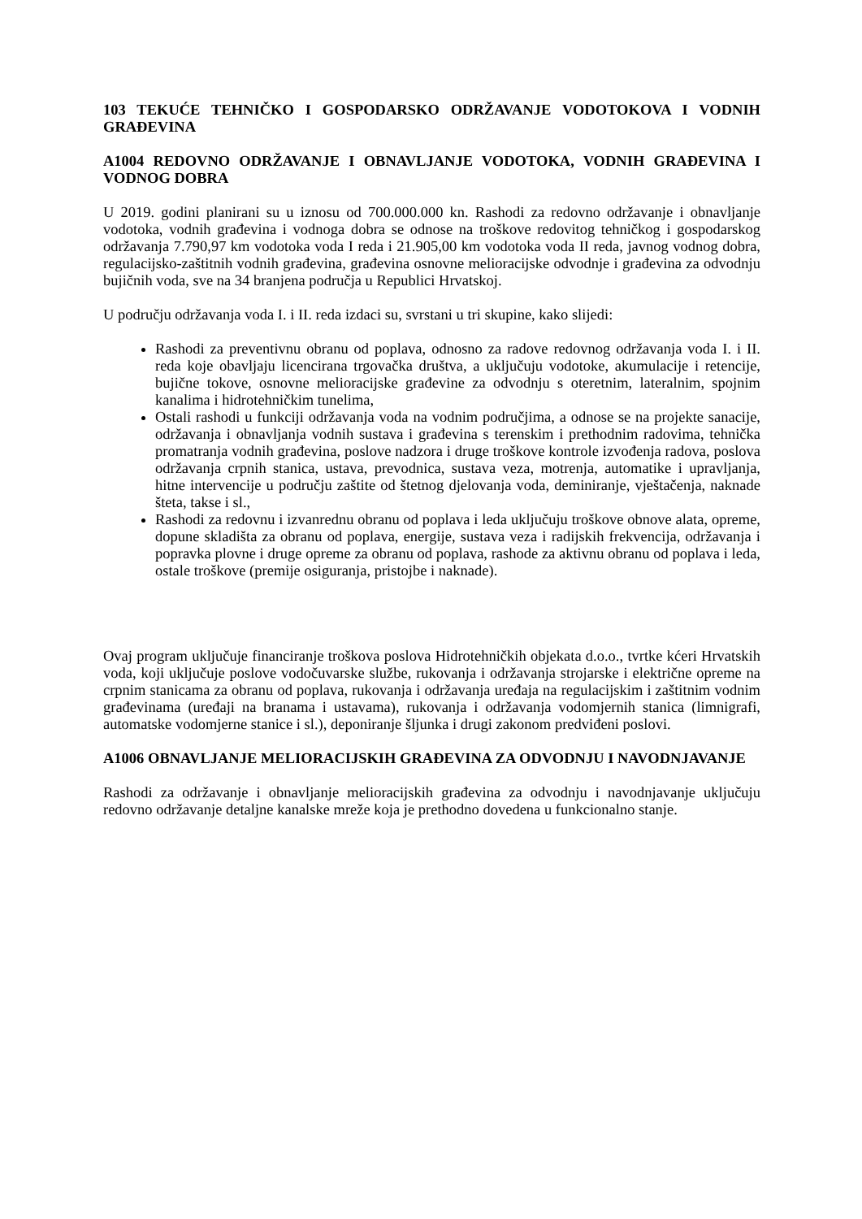103 TEKUĆE TEHNIČKO I GOSPODARSKO ODRŽAVANJE VODOTOKOVA I VODNIH GRAĐEVINA
A1004 REDOVNO ODRŽAVANJE I OBNAVLJANJE VODOTOKA, VODNIH GRAĐEVINA I VODNOG DOBRA
U 2019. godini planirani su u iznosu od 700.000.000 kn. Rashodi za redovno održavanje i obnavljanje vodotoka, vodnih građevina i vodnoga dobra se odnose na troškove redovitog tehničkog i gospodarskog održavanja 7.790,97 km vodotoka voda I reda i 21.905,00 km vodotoka voda II reda, javnog vodnog dobra, regulacijsko-zaštitnih vodnih građevina, građevina osnovne melioracijske odvodnje i građevina za odvodnju bujičnih voda, sve na 34 branjena područja u Republici Hrvatskoj.
U području održavanja voda I. i II. reda izdaci su, svrstani u tri skupine, kako slijedi:
Rashodi za preventivnu obranu od poplava, odnosno za radove redovnog održavanja voda I. i II. reda koje obavljaju licencirana trgovačka društva, a uključuju vodotoke, akumulacije i retencije, bujične tokove, osnovne melioracijske građevine za odvodnju s oteretnim, lateralnim, spojnim kanalima i hidrotehničkim tunelima,
Ostali rashodi u funkciji održavanja voda na vodnim područjima, a odnose se na projekte sanacije, održavanja i obnavljanja vodnih sustava i građevina s terenskim i prethodnim radovima, tehnička promatranja vodnih građevina, poslove nadzora i druge troškove kontrole izvođenja radova, poslova održavanja crpnih stanica, ustava, prevodnica, sustava veza, motrenja, automatike i upravljanja, hitne intervencije u području zaštite od štetnog djelovanja voda, deminiranje, vještačenja, naknade šteta, takse i sl.,
Rashodi za redovnu i izvanrednu obranu od poplava i leda uključuju troškove obnove alata, opreme, dopune skladišta za obranu od poplava, energije, sustava veza i radijskih frekvencija, održavanja i popravka plovne i druge opreme za obranu od poplava, rashode za aktivnu obranu od poplava i leda, ostale troškove (premije osiguranja, pristojbe i naknade).
Ovaj program uključuje financiranje troškova poslova Hidrotehničkih objekata d.o.o., tvrtke kćeri Hrvatskih voda, koji uključuje poslove vodočuvarske službe, rukovanja i održavanja strojarske i električne opreme na crpnim stanicama za obranu od poplava, rukovanja i održavanja uređaja na regulacijskim i zaštitnim vodnim građevinama (uređaji na branama i ustavama), rukovanja i održavanja vodomjernih stanica (limnigrafi, automatske vodomjerne stanice i sl.), deponiranje šljunka i drugi zakonom predviđeni poslovi.
A1006 OBNAVLJANJE MELIORACIJSKIH GRAĐEVINA ZA ODVODNJU I NAVODNJAVANJE
Rashodi za održavanje i obnavljanje melioracijskih građevina za odvodnju i navodnjavanje uključuju redovno održavanje detaljne kanalske mreže koja je prethodno dovedena u funkcionalno stanje.